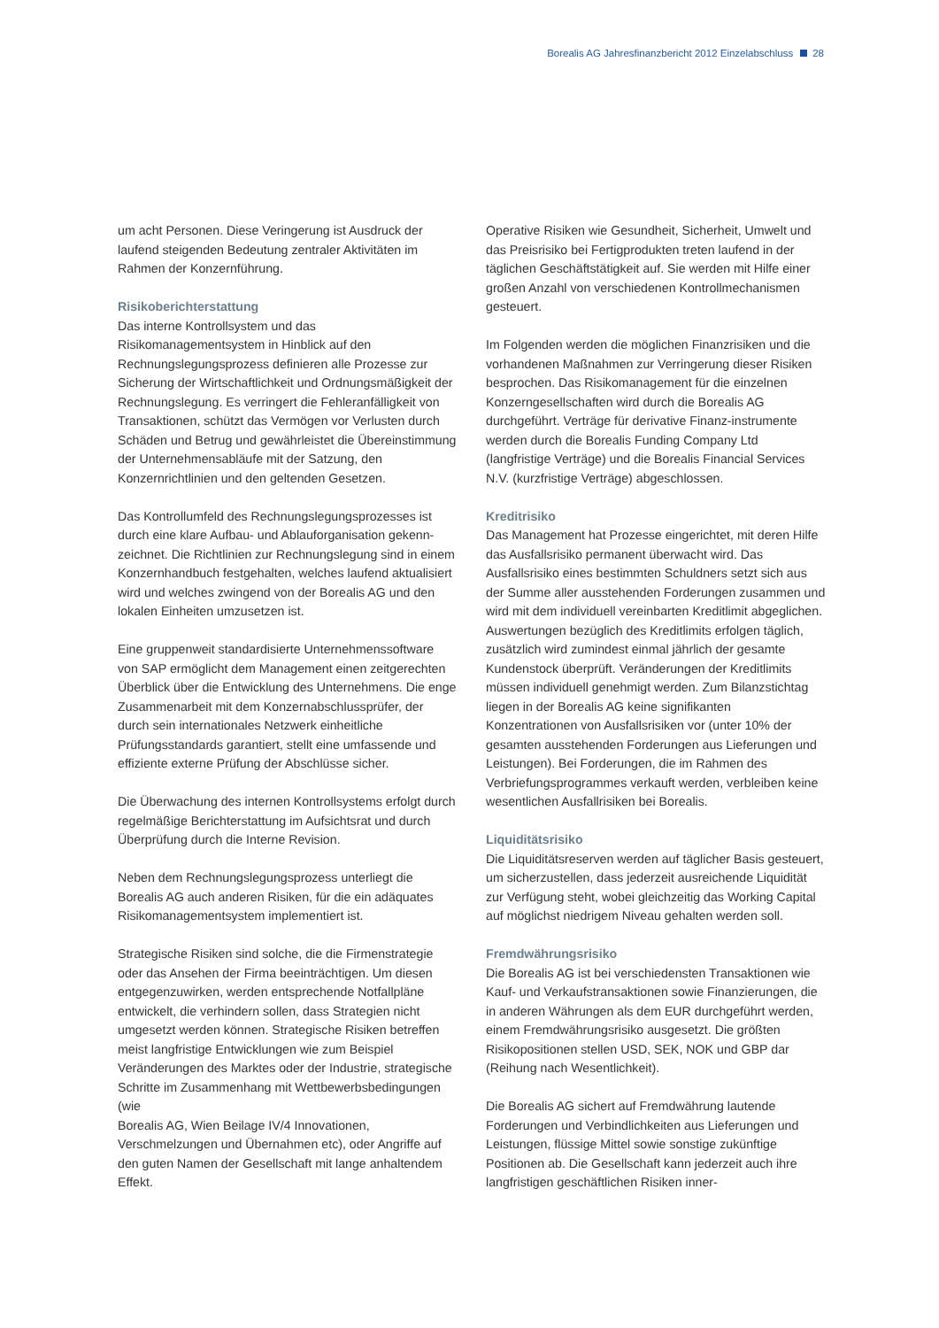Borealis AG Jahresfinanzbericht 2012 Einzelabschluss 28
um acht Personen. Diese Veringerung ist Ausdruck der laufend steigenden Bedeutung zentraler Aktivitäten im Rahmen der Konzernführung.
Risikoberichterstattung
Das interne Kontrollsystem und das Risikomanagementsystem in Hinblick auf den Rechnungslegungsprozess definieren alle Prozesse zur Sicherung der Wirtschaftlichkeit und Ordnungs­mäßigkeit der Rechnungslegung. Es verringert die Fehleranfälligkeit von Transaktionen, schützt das Vermögen vor Verlusten durch Schäden und Betrug und gewährleistet die Übereinstimmung der Unternehmensabläufe mit der Satzung, den Konzernrichtlinien und den geltenden Gesetzen.
Das Kontrollumfeld des Rechnungslegungsprozesses ist durch eine klare Aufbau- und Ablauforganisation gekenn­zeichnet. Die Richtlinien zur Rechnungslegung sind in einem Konzernhandbuch festgehalten, welches laufend aktualisiert wird und welches zwingend von der Borealis AG und den lokalen Einheiten umzusetzen ist.
Eine gruppenweit standardisierte Unternehmens­software von SAP ermöglicht dem Management einen zeitgerechten Überblick über die Entwicklung des Unternehmens. Die enge Zusammenarbeit mit dem Konzernabschlussprüfer, der durch sein internationales Netzwerk einheitliche Prüfungsstandards garantiert, stellt eine umfassende und effiziente externe Prüfung der Abschlüsse sicher.
Die Überwachung des internen Kontrollsystems erfolgt durch regelmäßige Berichterstattung im Aufsichtsrat und durch Überprüfung durch die Interne Revision.
Neben dem Rechnungslegungsprozess unterliegt die Borealis AG auch anderen Risiken, für die ein adäquates Risikomanagementsystem implementiert ist.
Strategische Risiken sind solche, die die Firmenstrategie oder das Ansehen der Firma beeinträchtigen. Um diesen entgegenzuwirken, werden entsprechende Notfallpläne entwickelt, die verhindern sollen, dass Strategien nicht umgesetzt werden können. Strategische Risiken betreffen meist langfristige Entwicklungen wie zum Beispiel Veränderungen des Marktes oder der Industrie, strategische Schritte im Zusammenhang mit Wettbewerbsbedingungen (wie
Borealis AG, Wien Beilage IV/4 Innovationen, Verschmelzungen und Übernahmen etc), oder Angriffe auf den guten Namen der Gesellschaft mit lange anhal­tendem Effekt.
Operative Risiken wie Gesundheit, Sicherheit, Umwelt und das Preisrisiko bei Fertigprodukten treten laufend in der täglichen Geschäftstätigkeit auf. Sie werden mit Hilfe einer großen Anzahl von verschiedenen Kontrollmechanismen gesteuert.
Im Folgenden werden die möglichen Finanzrisiken und die vorhandenen Maßnahmen zur Verringerung dieser Risiken besprochen. Das Risikomanagement für die einzelnen Konzerngesellschaften wird durch die Borealis AG durchgeführt. Verträge für derivative Finanz-instrumente werden durch die Borealis Funding Company Ltd (langfristige Verträge) und die Borealis Financial Services N.V. (kurzfristige Verträge) abge­schlossen.
Kreditrisiko
Das Management hat Prozesse eingerichtet, mit deren Hilfe das Ausfallsrisiko permanent überwacht wird. Das Ausfallsrisiko eines bestimmten Schuldners setzt sich aus der Summe aller ausstehenden Forderungen zusammen und wird mit dem individuell vereinbarten Kreditlimit abgeglichen. Auswertungen bezüglich des Kreditlimits erfolgen täglich, zusätzlich wird zumindest einmal jährlich der gesamte Kundenstock überprüft. Veränderungen der Kreditlimits müssen individuell genehmigt werden. Zum Bilanzstichtag liegen in der Borealis AG keine signifikanten Konzentrationen von Ausfallsrisiken vor (unter 10% der gesamten ausstehenden Forderungen aus Lieferungen und Leistungen). Bei Forderungen, die im Rahmen des Verbriefungsprogrammes verkauft werden, verbleiben keine wesentlichen Ausfallrisiken bei Borealis.
Liquiditätsrisiko
Die Liquiditätsreserven werden auf täglicher Basis gesteuert, um sicherzustellen, dass jederzeit ausrei­chende Liquidität zur Verfügung steht, wobei gleichzei­tig das Working Capital auf möglichst niedrigem Niveau gehalten werden soll.
Fremdwährungsrisiko
Die Borealis AG ist bei verschiedensten Transaktionen wie Kauf- und Verkaufstransaktionen sowie Finanzierungen, die in anderen Währungen als dem EUR durchgeführt werden, einem Fremdwährungsrisiko aus­gesetzt. Die größten Risikopositionen stellen USD, SEK, NOK und GBP dar (Reihung nach Wesentlichkeit).
Die Borealis AG sichert auf Fremdwährung lautende Forderungen und Verbindlichkeiten aus Lieferungen und Leistungen, flüssige Mittel sowie sonstige zukünf­tige Positionen ab. Die Gesellschaft kann jederzeit auch ihre langfristigen geschäftlichen Risiken inner-